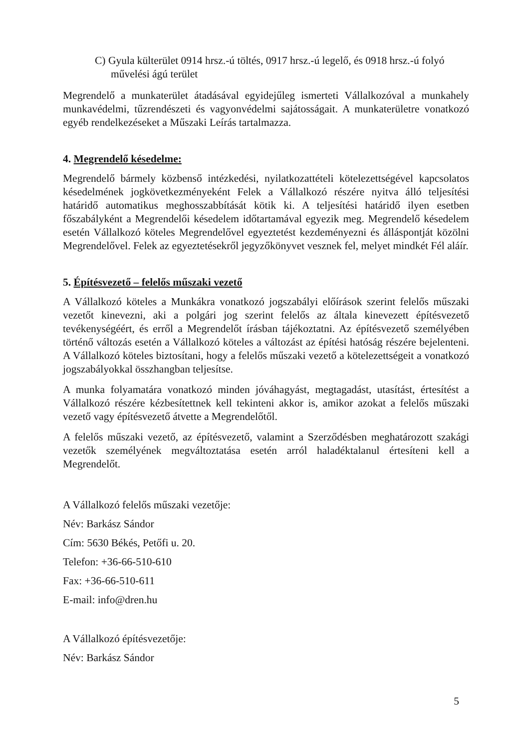C) Gyula külterület 0914 hrsz.-ú töltés, 0917 hrsz.-ú legelő, és 0918 hrsz.-ú folyó művelési ágú terület
Megrendelő a munkaterület átadásával egyidejűleg ismerteti Vállalkozóval a munkahely munkavédelmi, tűzrendészeti és vagyonvédelmi sajátosságait. A munkaterületre vonatkozó egyéb rendelkezéseket a Műszaki Leírás tartalmazza.
4. Megrendelő késedelme:
Megrendelő bármely közbenső intézkedési, nyilatkozattételi kötelezettségével kapcsolatos késedelmének jogkövetkezményeként Felek a Vállalkozó részére nyitva álló teljesítési határidő automatikus meghosszabbítását kötik ki. A teljesítési határidő ilyen esetben főszabályként a Megrendelői késedelem időtartamával egyezik meg. Megrendelő késedelem esetén Vállalkozó köteles Megrendelővel egyeztetést kezdeményezni és álláspontját közölni Megrendelővel. Felek az egyeztetésekről jegyzőkönyvet vesznek fel, melyet mindkét Fél aláír.
5. Építésvezető – felelős műszaki vezető
A Vállalkozó köteles a Munkákra vonatkozó jogszabályi előírások szerint felelős műszaki vezetőt kinevezni, aki a polgári jog szerint felelős az általa kinevezett építésvezető tevékenységéért, és erről a Megrendelőt írásban tájékoztatni. Az építésvezető személyében történő változás esetén a Vállalkozó köteles a változást az építési hatóság részére bejelenteni. A Vállalkozó köteles biztosítani, hogy a felelős műszaki vezető a kötelezettségeit a vonatkozó jogszabályokkal összhangban teljesítse.
A munka folyamatára vonatkozó minden jóváhagyást, megtagadást, utasítást, értesítést a Vállalkozó részére kézbesítettnek kell tekinteni akkor is, amikor azokat a felelős műszaki vezető vagy építésvezető átvette a Megrendelőtől.
A felelős műszaki vezető, az építésvezető, valamint a Szerződésben meghatározott szakági vezetők személyének megváltoztatása esetén arról haladéktalanul értesíteni kell a Megrendelőt.
A Vállalkozó felelős műszaki vezetője:
Név: Barkász Sándor
Cím: 5630 Békés, Petőfi u. 20.
Telefon: +36-66-510-610
Fax: +36-66-510-611
E-mail: info@dren.hu
A Vállalkozó építésvezetője:
Név: Barkász Sándor
5